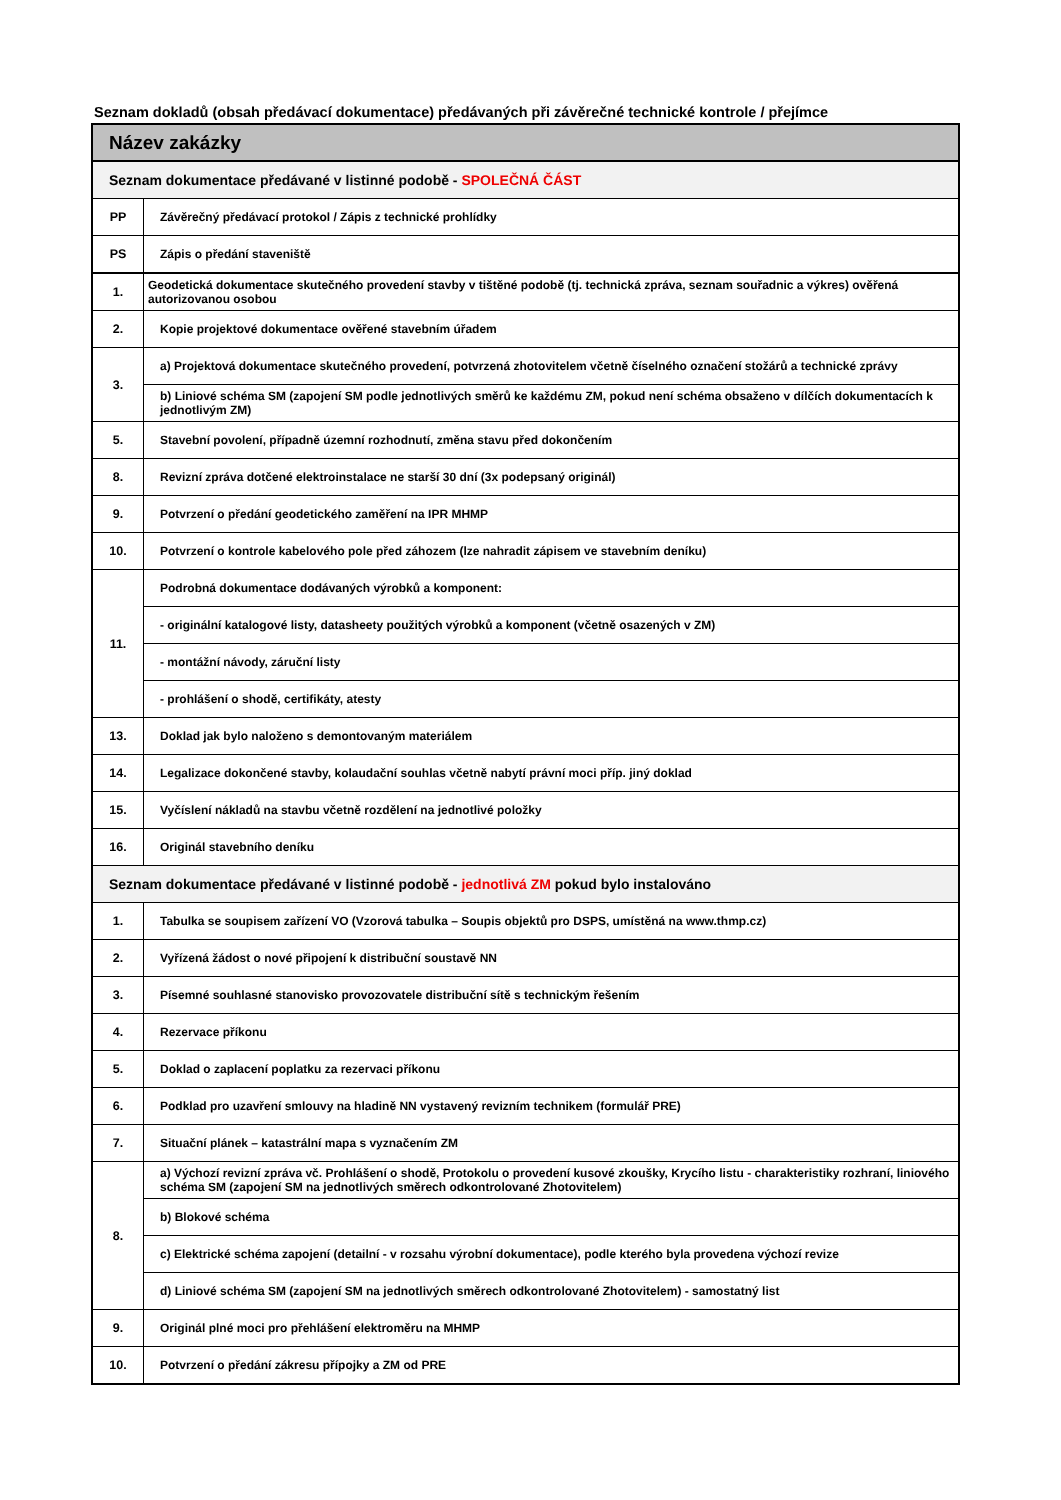Seznam dokladů (obsah předávací dokumentace) předávaných při závěrečné technické kontrole / přejímce
| Název zakázky | |
| --- | --- |
| Seznam dokumentace předávané v listinné podobě - SPOLEČNÁ ČÁST | |
| PP | Závěrečný předávací protokol / Zápis z technické prohlídky |
| PS | Zápis o předání staveniště |
| 1. | Geodetická dokumentace skutečného provedení stavby v tištěné podobě (tj. technická zpráva, seznam souřadnic a výkres) ověřená autorizovanou osobou |
| 2. | Kopie projektové dokumentace ověřené stavebním úřadem |
| 3. | a) Projektová dokumentace skutečného provedení, potvrzená zhotovitelem včetně číselného označení stožárů a technické zprávy |
| | b) Liniové schéma SM (zapojení SM podle jednotlivých směrů ke každému ZM, pokud není schéma obsaženo v dílčích dokumentacích k jednotlivým ZM) |
| 5. | Stavební povolení, případně územní rozhodnutí, změna stavu před dokončením |
| 8. | Revizní zpráva dotčené elektroinstalace ne starší 30 dní (3x podepsaný originál) |
| 9. | Potvrzení o předání geodetického zaměření na IPR MHMP |
| 10. | Potvrzení o kontrole kabelového pole před záhozem (lze nahradit zápisem ve stavebním deníku) |
| 11. | Podrobná dokumentace dodávaných výrobků a komponent: |
| | - originální katalogové listy, datasheety použitých výrobků a komponent (včetně osazených v ZM) |
| | - montážní návody, záruční listy |
| | - prohlášení o shodě, certifikáty, atesty |
| 13. | Doklad jak bylo naloženo s demontovaným materiálem |
| 14. | Legalizace dokončené stavby, kolaudační souhlas včetně nabytí právní moci příp. jiný doklad |
| 15. | Vyčíslení nákladů na stavbu včetně rozdělení na jednotlivé položky |
| 16. | Originál stavebního deníku |
| Seznam dokumentace předávané v listinné podobě - jednotlivá ZM pokud bylo instalováno | |
| 1. | Tabulka se soupisem zařízení VO (Vzorová tabulka – Soupis objektů pro DSPS, umístěná na www.thmp.cz) |
| 2. | Vyřízená žádost o nové připojení k distribuční soustavě NN |
| 3. | Písemné souhlasné stanovisko provozovatele distribuční sítě s technickým řešením |
| 4. | Rezervace příkonu |
| 5. | Doklad o zaplacení poplatku za rezervaci příkonu |
| 6. | Podklad pro uzavření smlouvy na hladině NN vystavený revizním technikem (formulář PRE) |
| 7. | Situační plánek – katastrální mapa s vyznačením ZM |
| 8. | a) Výchozí revizní zpráva vč. Prohlášení o shodě, Protokolu o provedení kusové zkoušky, Krycího listu - charakteristiky rozhraní, liniového schéma SM (zapojení SM na jednotlivých směrech odkontrolované Zhotovitelem) |
| | b) Blokové schéma |
| | c) Elektrické schéma zapojení (detailní - v rozsahu výrobní dokumentace), podle kterého byla provedena výchozí revize |
| | d) Liniové schéma SM (zapojení SM na jednotlivých směrech odkontrolované Zhotovitelem) - samostatný list |
| 9. | Originál plné moci pro přehlášení elektroměru na MHMP |
| 10. | Potvrzení o předání zákresu přípojky a ZM od PRE |